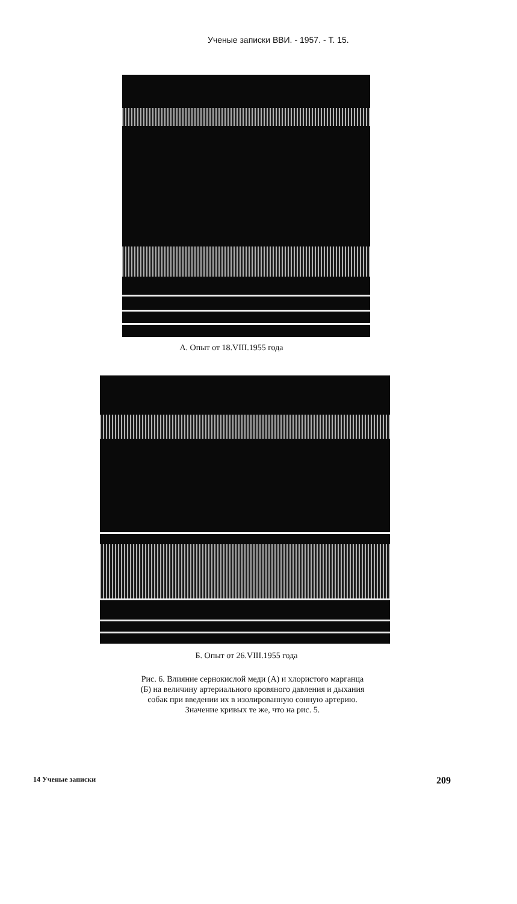Ученые записки ВВИ. - 1957. - Т. 15.
А. Опыт от 18.VIII.1955 года
Б. Опыт от 26.VIII.1955 года
Рис. 6. Влияние сернокислой меди (А) и хлористого марганца
(Б) на величину артериального кровяного давления и дыхания
собак при введении их в изолированную сонную артерию.
Значение кривых те же, что на рис. 5.
14 Ученые записки 209